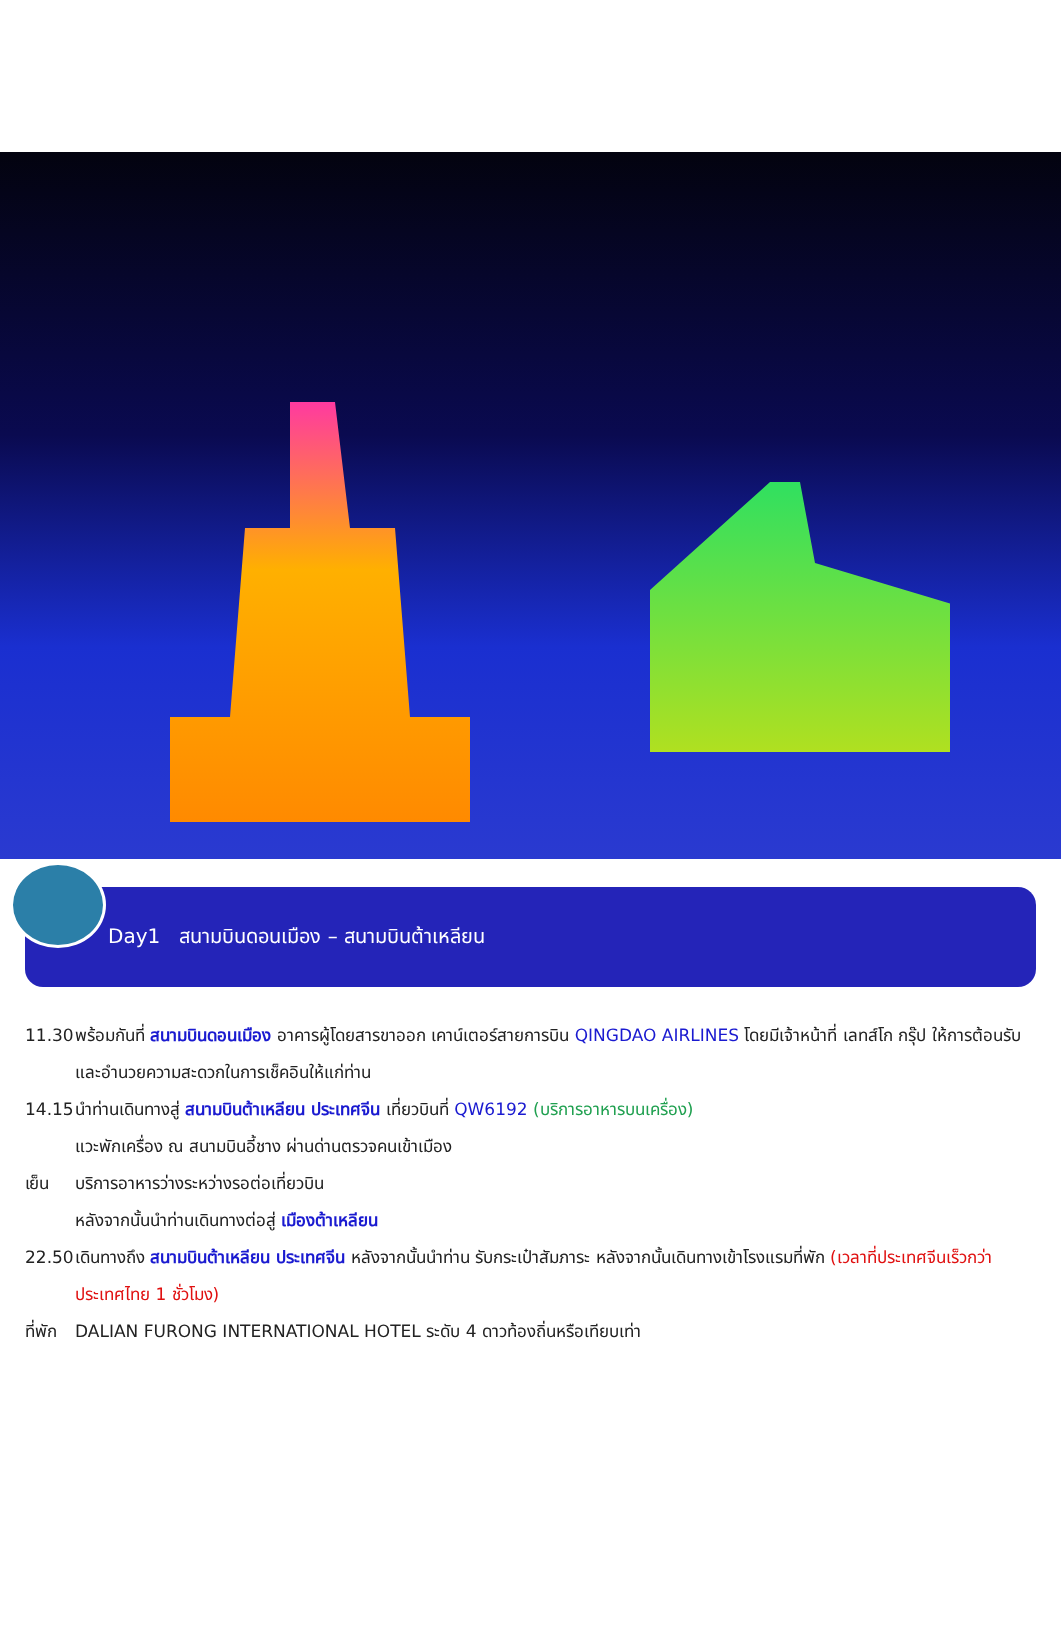Day1 สนามบินดอนเมือง – สนามบินต้าเหลียน
11.30
พร้อมกันที่ สนามบินดอนเมือง อาคารผู้โดยสารขาออก เคาน์เตอร์สายการบิน QINGDAO AIRLINES โดยมีเจ้าหน้าที่ เลทส์โก กรุ๊ป ให้การต้อนรับและอำนวยความสะดวกในการเช็คอินให้แก่ท่าน
14.15
นำท่านเดินทางสู่ สนามบินต้าเหลียน ประเทศจีน เที่ยวบินที่ QW6192 (บริการอาหารบนเครื่อง)
แวะพักเครื่อง ณ สนามบินอี้ชาง ผ่านด่านตรวจคนเข้าเมือง
เย็น บริการอาหารว่างระหว่างรอต่อเที่ยวบิน
หลังจากนั้นนำท่านเดินทางต่อสู่ เมืองต้าเหลียน
22.50
เดินทางถึง สนามบินต้าเหลียน ประเทศจีน หลังจากนั้นนำท่าน รับกระเป๋าสัมภาระ หลังจากนั้นเดินทางเข้าโรงแรมที่พัก (เวลาที่ประเทศจีนเร็วกว่าประเทศไทย 1 ชั่วโมง)
ที่พัก
DALIAN FURONG INTERNATIONAL HOTEL ระดับ 4 ดาวท้องถิ่นหรือเทียบเท่า